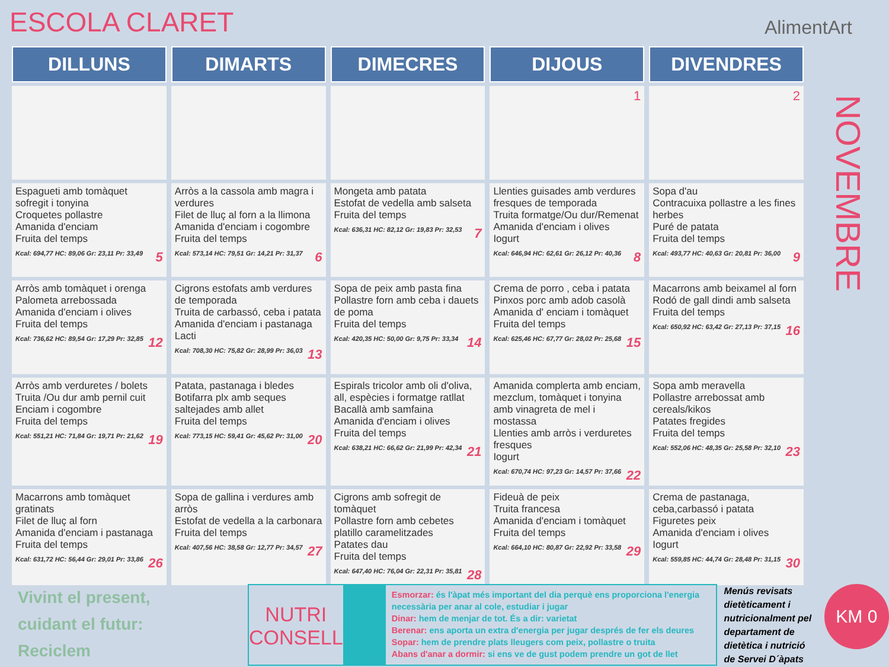ESCOLA CLARET AlimentArt
NOVEMBRE
| DILLUNS | DIMARTS | DIMECRES | DIJOUS | DIVENDRES |
| --- | --- | --- | --- | --- |
| | | | 1 | 2 |
| Espagueti amb tomàquet sofregit i tonyina Croquetes pollastre Amanida d'enciam Fruita del temps Kcal: 694,77 HC: 89,06 Gr: 23,11 Pr: 33,49 5 | Arròs a la cassola amb magra i verdures Filet de lluç al forn a la llimona Amanida d'enciam i cogombre Fruita del temps Kcal: 573,14 HC: 79,51 Gr: 14,21 Pr: 31,37 6 | Mongeta amb patata Estofat de vedella amb salseta Fruita del temps Kcal: 636,31 HC: 82,12 Gr: 19,83 Pr: 32,53 7 | Llenties guisades amb verdures fresques de temporada Truita formatge/Ou dur/Remenat Amanida d'enciam i olives Iogurt Kcal: 646,94 HC: 62,61 Gr: 26,12 Pr: 40,36 8 | Sopa d'au Contracuixa pollastre a les fines herbes Puré de patata Fruita del temps Kcal: 493,77 HC: 40,63 Gr: 20,81 Pr: 36,00 9 |
| Arròs amb tomàquet i orenga Palometa arrebossada Amanida d'enciam i olives Fruita del temps Kcal: 736,62 HC: 89,54 Gr: 17,29 Pr: 32,85 12 | Cigrons estofats amb verdures de temporada Truita de carbassó, ceba i patata Amanida d'enciam i pastanaga Lacti Kcal: 708,30 HC: 75,82 Gr: 28,99 Pr: 36,03 13 | Sopa de peix amb pasta fina Pollastre forn amb ceba i dauets de poma Fruita del temps Kcal: 420,35 HC: 50,00 Gr: 9,75 Pr: 33,34 14 | Crema de porro , ceba i patata Pinxos porc amb adob casolà Amanida d' enciam i tomàquet Fruita del temps Kcal: 625,46 HC: 67,77 Gr: 28,02 Pr: 25,68 15 | Macarrons amb beixamel al forn Rodó de gall dindi amb salseta Fruita del temps Kcal: 650,92 HC: 63,42 Gr: 27,13 Pr: 37,15 16 |
| Arròs amb verduretes / bolets Truita /Ou dur amb pernil cuit Enciam i cogombre Fruita del temps Kcal: 551,21 HC: 71,84 Gr: 19,71 Pr: 21,62 19 | Patata, pastanaga i bledes Botifarra plx amb seques saltejades amb allet Fruita del temps Kcal: 773,15 HC: 59,41 Gr: 45,62 Pr: 31,00 20 | Espirals tricolor amb oli d'oliva, all, espècies i formatge ratllat Bacallà amb samfaina Amanida d'enciam i olives Fruita del temps Kcal: 638,21 HC: 66,62 Gr: 21,99 Pr: 42,34 21 | Amanida complerta amb enciam, mezclum, tomàquet i tonyina amb vinagreta de mel i mostassa Llenties amb arròs i verduretes fresques Iogurt Kcal: 670,74 HC: 97,23 Gr: 14,57 Pr: 37,66 22 | Sopa amb meravella Pollastre arrebossat amb cereals/kikos Patates fregides Fruita del temps Kcal: 552,06 HC: 48,35 Gr: 25,58 Pr: 32,10 23 |
| Macarrons amb tomàquet gratinats Filet de lluç al forn Amanida d'enciam i pastanaga Fruita del temps Kcal: 631,72 HC: 56,44 Gr: 29,01 Pr: 33,86 26 | Sopa de gallina i verdures amb arròs Estofat de vedella a la carbonara Fruita del temps Kcal: 407,56 HC: 38,58 Gr: 12,77 Pr: 34,57 27 | Cigrons amb sofregit de tomàquet Pollastre forn amb cebetes platillo caramelitzades Patates dau Fruita del temps Kcal: 647,40 HC: 76,04 Gr: 22,31 Pr: 35,81 28 | Fideuà de peix Truita francesa Amanida d'enciam i tomàquet Fruita del temps Kcal: 664,10 HC: 80,87 Gr: 22,92 Pr: 33,58 29 | Crema de pastanaga, ceba,carbassó i patata Figuretes peix Amanida d'enciam i olives Iogurt Kcal: 559,85 HC: 44,74 Gr: 28,48 Pr: 31,15 30 |
Vivint el present,
cuidant el futur:
Reciclem
NUTRI
CONSELL
Esmorzar: és l'àpat més important del dia perquè ens proporciona l'energia necessària per anar al cole, estudiar i jugar
Dinar: hem de menjar de tot. És a dir: varietat
Berenar: ens aporta un extra d'energia per jugar després de fer els deures
Sopar: hem de prendre plats lleugers com peix, pollastre o truita
Abans d'anar a dormir: si ens ve de gust podem prendre un got de llet
Menús revisats dietèticament i nutricionalment pel departament de dietètica i nutrició de Servei D´àpats
KM 0